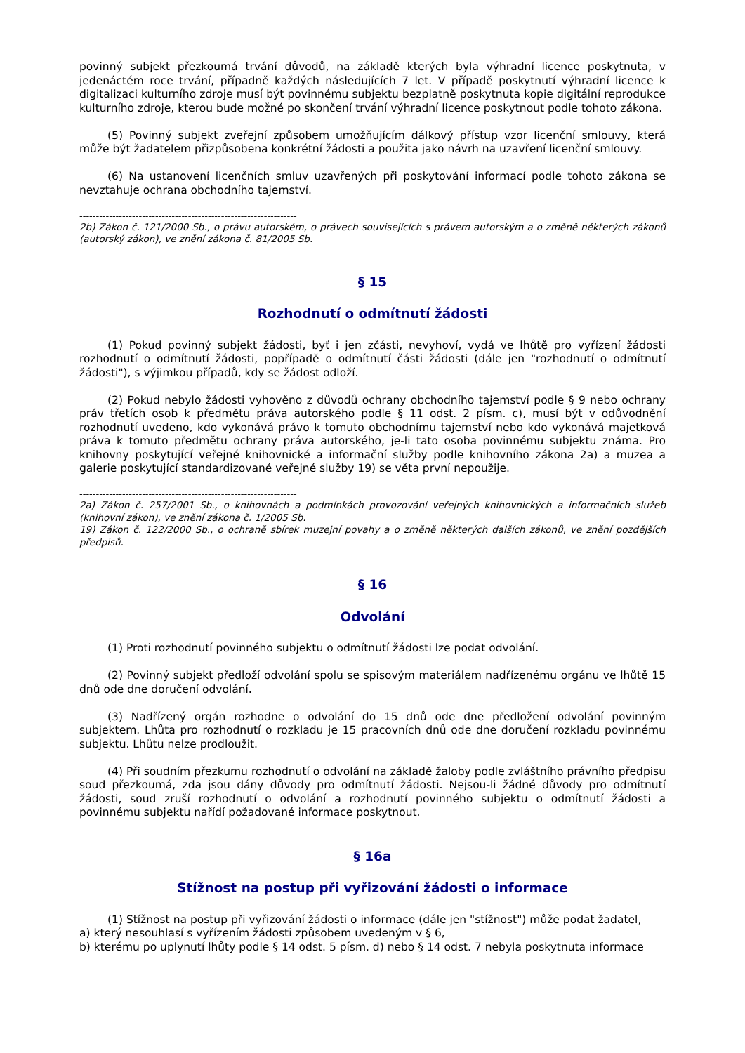povinný subjekt přezkoumá trvání důvodů, na základě kterých byla výhradní licence poskytnuta, v jedenáctém roce trvání, případně každých následujících 7 let. V případě poskytnutí výhradní licence k digitalizaci kulturního zdroje musí být povinnému subjektu bezplatně poskytnuta kopie digitální reprodukce kulturního zdroje, kterou bude možné po skončení trvání výhradní licence poskytnout podle tohoto zákona.
(5) Povinný subjekt zveřejní způsobem umožňujícím dálkový přístup vzor licenční smlouvy, která může být žadatelem přizpůsobena konkrétní žádosti a použita jako návrh na uzavření licenční smlouvy.
(6) Na ustanovení licenčních smluv uzavřených při poskytování informací podle tohoto zákona se nevztahuje ochrana obchodního tajemství.
------------------------------------------------------------------
2b) Zákon č. 121/2000 Sb., o právu autorském, o právech souvisejících s právem autorským a o změně některých zákonů (autorský zákon), ve znění zákona č. 81/2005 Sb.
§ 15
Rozhodnutí o odmítnutí žádosti
(1) Pokud povinný subjekt žádosti, byť i jen zčásti, nevyhoví, vydá ve lhůtě pro vyřízení žádosti rozhodnutí o odmítnutí žádosti, popřípadě o odmítnutí části žádosti (dále jen "rozhodnutí o odmítnutí žádosti"), s výjimkou případů, kdy se žádost odloží.
(2) Pokud nebylo žádosti vyhověno z důvodů ochrany obchodního tajemství podle § 9 nebo ochrany práv třetích osob k předmětu práva autorského podle § 11 odst. 2 písm. c), musí být v odůvodnění rozhodnutí uvedeno, kdo vykonává právo k tomuto obchodnímu tajemství nebo kdo vykonává majetková práva k tomuto předmětu ochrany práva autorského, je-li tato osoba povinnému subjektu známa. Pro knihovny poskytující veřejné knihovnické a informační služby podle knihovního zákona 2a) a muzea a galerie poskytující standardizované veřejné služby 19) se věta první nepoužije.
------------------------------------------------------------------
2a) Zákon č. 257/2001 Sb., o knihovnách a podmínkách provozování veřejných knihovnických a informačních služeb (knihovní zákon), ve znění zákona č. 1/2005 Sb.
19) Zákon č. 122/2000 Sb., o ochraně sbírek muzejní povahy a o změně některých dalších zákonů, ve znění pozdějších předpisů.
§ 16
Odvolání
(1) Proti rozhodnutí povinného subjektu o odmítnutí žádosti lze podat odvolání.
(2) Povinný subjekt předloží odvolání spolu se spisovým materiálem nadřízenému orgánu ve lhůtě 15 dnů ode dne doručení odvolání.
(3) Nadřízený orgán rozhodne o odvolání do 15 dnů ode dne předložení odvolání povinným subjektem. Lhůta pro rozhodnutí o rozkladu je 15 pracovních dnů ode dne doručení rozkladu povinnému subjektu. Lhůtu nelze prodloužit.
(4) Při soudním přezkumu rozhodnutí o odvolání na základě žaloby podle zvláštního právního předpisu soud přezkoumá, zda jsou dány důvody pro odmítnutí žádosti. Nejsou-li žádné důvody pro odmítnutí žádosti, soud zruší rozhodnutí o odvolání a rozhodnutí povinného subjektu o odmítnutí žádosti a povinnému subjektu nařídí požadované informace poskytnout.
§ 16a
Stížnost na postup při vyřizování žádosti o informace
(1) Stížnost na postup při vyřizování žádosti o informace (dále jen "stížnost") může podat žadatel,
a) který nesouhlasí s vyřízením žádosti způsobem uvedeným v § 6,
b) kterému po uplynutí lhůty podle § 14 odst. 5 písm. d) nebo § 14 odst. 7 nebyla poskytnuta informace